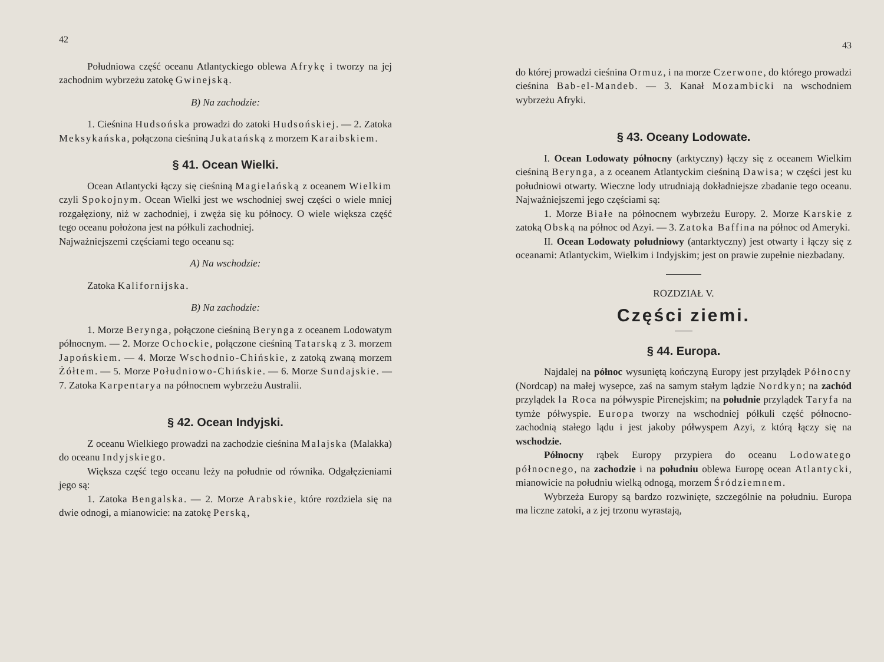42
Południowa część oceanu Atlantyckiego oblewa Afrykę i tworzy na jej zachodnim wybrzeżu zatokę Gwinejską.
B) Na zachodzie:
1. Cieśnina Hudsońska prowadzi do zatoki Hudsońskiej. — 2. Zatoka Meksykańska, połączona cieśniną Jukatańską z morzem Karaibskiem.
§ 41. Ocean Wielki.
Ocean Atlantycki łączy się cieśniną Magielańską z oceanem Wielkim czyli Spokojnym. Ocean Wielki jest we wschodniej swej części o wiele mniej rozgałęziony, niż w zachodniej, i zwęża się ku północy. O wiele większa część tego oceanu położona jest na półkuli zachodniej.
Najważniejszemi częściami tego oceanu są:
A) Na wschodzie:
Zatoka Kalifornijska.
B) Na zachodzie:
1. Morze Berynga, połączone cieśniną Berynga z oceanem Lodowatym północnym. — 2. Morze Ochockie, połączone cieśniną Tatarską z 3. morzem Japońskiem. — 4. Morze Wschodnio-Chińskie, z zatoką zwaną morzem Żółtem. — 5. Morze Południowo-Chińskie. — 6. Morze Sundajskie. — 7. Zatoka Karpentarya na północnem wybrzeżu Australii.
§ 42. Ocean Indyjski.
Z oceanu Wielkiego prowadzi na zachodzie cieśnina Malajska (Malakka) do oceanu Indyjskiego.
Większa część tego oceanu leży na południe od równika. Odgałęzieniami jego są:
1. Zatoka Bengalska. — 2. Morze Arabskie, które rozdziela się na dwie odnogi, a mianowicie: na zatokę Perską,
43
do której prowadzi cieśnina Ormuz, i na morze Czerwone, do którego prowadzi cieśnina Bab-el-Mandeb. — 3. Kanał Mozambicki na wschodniem wybrzeżu Afryki.
§ 43. Oceany Lodowate.
I. Ocean Lodowaty północny (arktyczny) łączy się z oceanem Wielkim cieśniną Berynga, a z oceanem Atlantyckim cieśniną Dawisa; w części jest ku południowi otwarty. Wieczne lody utrudniają dokładniejsze zbadanie tego oceanu. Najważniejszemi jego częściami są:
1. Morze Białe na północnem wybrzeżu Europy. 2. Morze Karskie z zatoką Obską na północ od Azyi. — 3. Zatoka Baffina na północ od Ameryki.
II. Ocean Lodowaty południowy (antarktyczny) jest otwarty i łączy się z oceanami: Atlantyckim, Wielkim i Indyjskim; jest on prawie zupełnie niezbadany.
ROZDZIAŁ V.
Części ziemi.
§ 44. Europa.
Najdalej na północ wysuniętą kończyną Europy jest przylądek Północny (Nordcap) na małej wysepce, zaś na samym stałym lądzie Nordkyn; na zachód przylądek la Roca na półwyspie Pirenejskim; na południe przylądek Taryfa na tymże półwyspie. Europa tworzy na wschodniej półkuli część północno-zachodnią stałego lądu i jest jakoby półwyspem Azyi, z którą łączy się na wschodzie.
Północny rąbek Europy przypiera do oceanu Lodowatego północnego, na zachodzie i na południu oblewa Europę ocean Atlantycki, mianowicie na południu wielką odnogą, morzem Śródziemnem.
Wybrzeża Europy są bardzo rozwinięte, szczególnie na południu. Europa ma liczne zatoki, a z jej trzonu wyrastają,